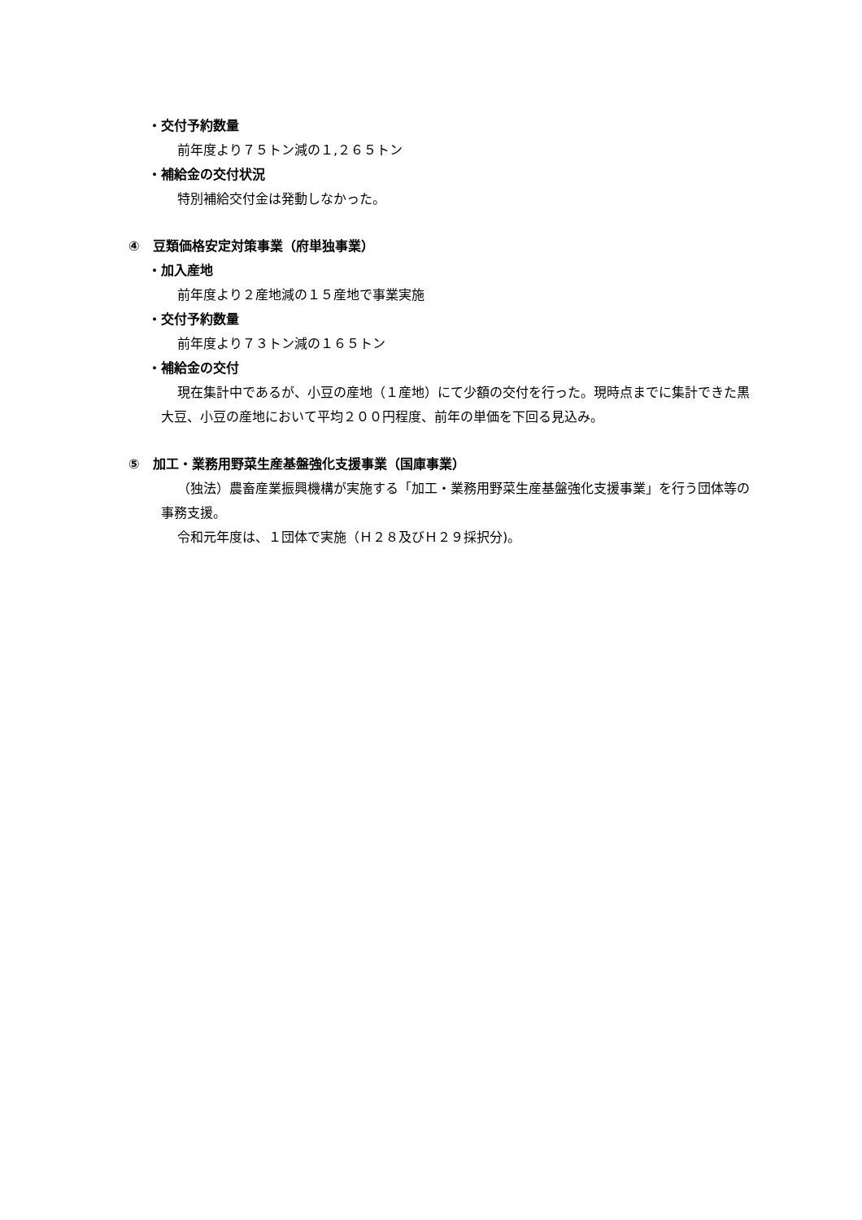・交付予約数量
前年度より７５トン減の１,２６５トン
・補給金の交付状況
特別補給交付金は発動しなかった。
④　豆類価格安定対策事業（府単独事業）
・加入産地
前年度より２産地減の１５産地で事業実施
・交付予約数量
前年度より７３トン減の１６５トン
・補給金の交付
現在集計中であるが、小豆の産地（１産地）にて少額の交付を行った。現時点までに集計できた黒大豆、小豆の産地において平均２００円程度、前年の単価を下回る見込み。
⑤　加工・業務用野菜生産基盤強化支援事業（国庫事業）
（独法）農畜産業振興機構が実施する「加工・業務用野菜生産基盤強化支援事業」を行う団体等の事務支援。
令和元年度は、１団体で実施（Ｈ２８及びＨ２９採択分)。